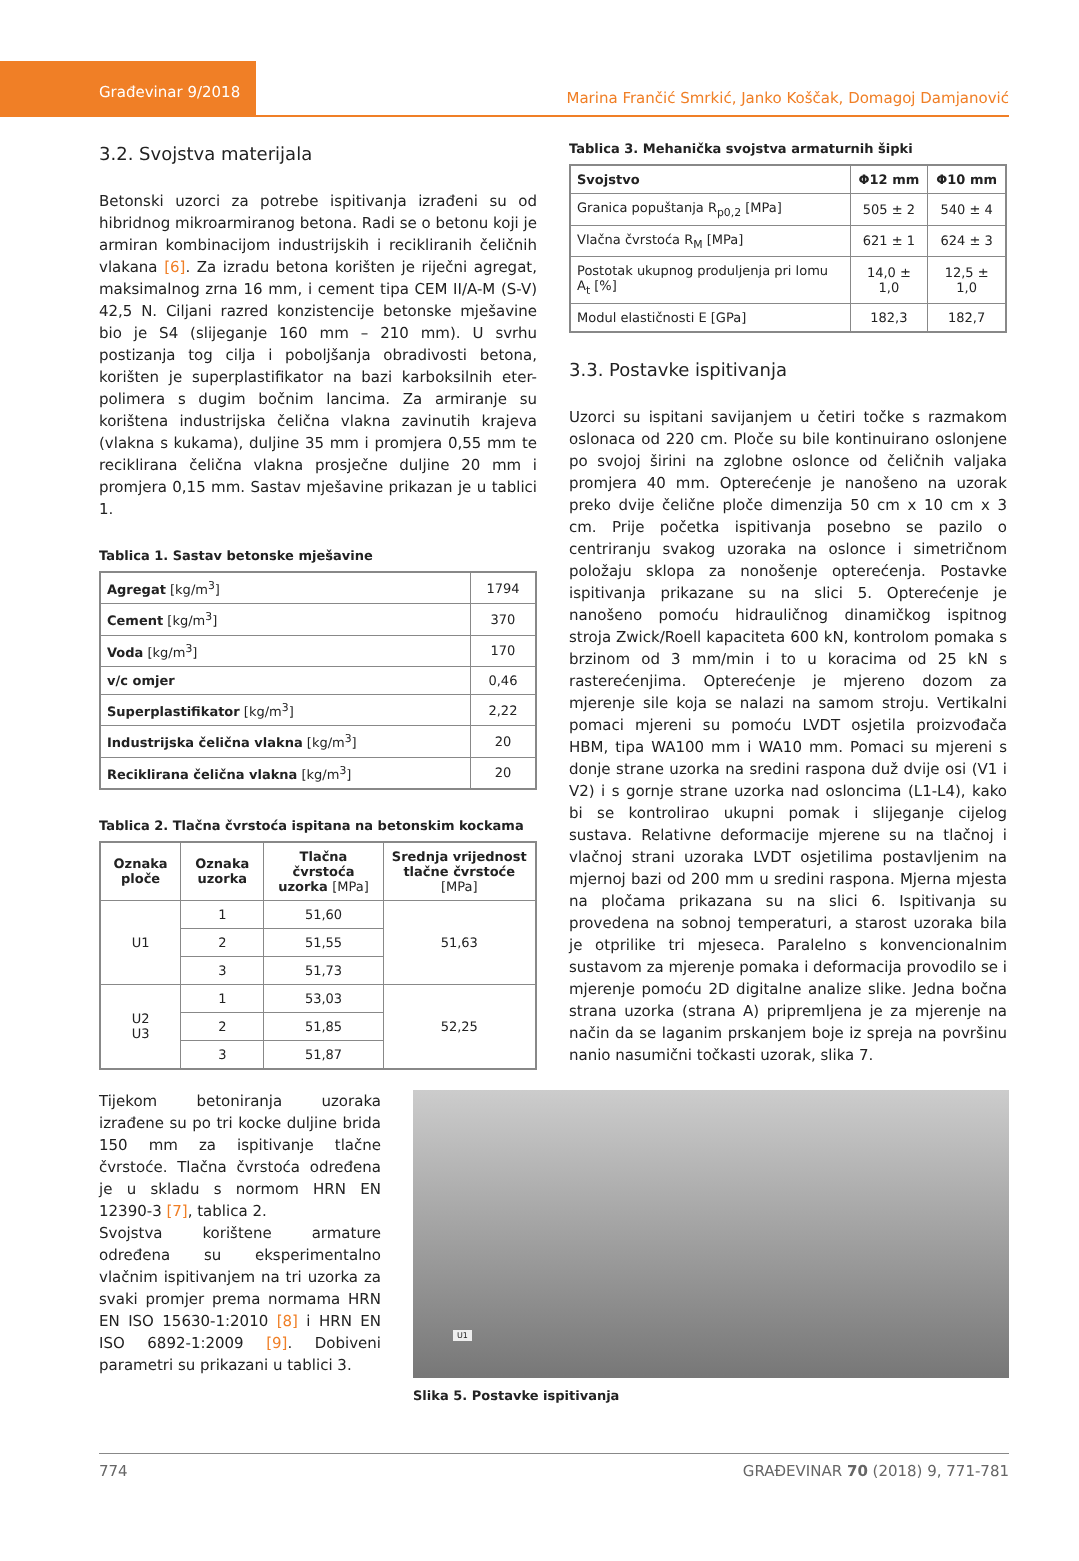Građevinar 9/2018
Marina Frančić Smrkić, Janko Koščak, Domagoj Damjanović
3.2. Svojstva materijala
Betonski uzorci za potrebe ispitivanja izrađeni su od hibridnog mikroarmiranog betona. Radi se o betonu koji je armiran kombinacijom industrijskih i recikliranih čeličnih vlakana [6]. Za izradu betona korišten je riječni agregat, maksimalnog zrna 16 mm, i cement tipa CEM II/A-M (S-V) 42,5 N. Ciljani razred konzistencije betonske mješavine bio je S4 (slijeganje 160 mm – 210 mm). U svrhu postizanja tog cilja i poboljšanja obradivosti betona, korišten je superplastifikator na bazi karboksilnih eter-polimera s dugim bočnim lancima. Za armiranje su korištena industrijska čelična vlakna zavinutih krajeva (vlakna s kukama), duljine 35 mm i promjera 0,55 mm te reciklirana čelična vlakna prosječne duljine 20 mm i promjera 0,15 mm. Sastav mješavine prikazan je u tablici 1.
Tablica 1. Sastav betonske mješavine
| Agregat [kg/m<sup>3</sup>] | 1794 |
| Cement [kg/m<sup>3</sup>] | 370 |
| Voda [kg/m<sup>3</sup>] | 170 |
| v/c omjer | 0,46 |
| Superplastifikator [kg/m<sup>3</sup>] | 2,22 |
| Industrijska čelična vlakna [kg/m<sup>3</sup>] | 20 |
| Reciklirana čelična vlakna [kg/m<sup>3</sup>] | 20 |
Tablica 2. Tlačna čvrstoća ispitana na betonskim kockama
| Oznaka ploče | Oznaka uzorka | Tlačna čvrstoća uzorka [MPa] | Srednja vrijednost tlačne čvrstoće [MPa] |
| --- | --- | --- | --- |
| U1 | 1 | 51,60 | 51,63 |
| | 2 | 51,55 | |
| | 3 | 51,73 | |
| U2 U3 | 1 | 53,03 | 52,25 |
| | 2 | 51,85 | |
| | 3 | 51,87 | |
Tablica 3. Mehanička svojstva armaturnih šipki
| Svojstvo | Φ12 mm | Φ10 mm |
| --- | --- | --- |
| Granica popuštanja R<sub>p0,2</sub> [MPa] | 505 ± 2 | 540 ± 4 |
| Vlačna čvrstoća R<sub>M</sub> [MPa] | 621 ± 1 | 624 ± 3 |
| Postotak ukupnog produljenja pri lomu A<sub>t</sub> [%] | 14,0 ± 1,0 | 12,5 ± 1,0 |
| Modul elastičnosti E [GPa] | 182,3 | 182,7 |
3.3. Postavke ispitivanja
Uzorci su ispitani savijanjem u četiri točke s razmakom oslonaca od 220 cm. Ploče su bile kontinuirano oslonjene po svojoj širini na zglobne oslonce od čeličnih valjaka promjera 40 mm. Opterećenje je nanošeno na uzorak preko dvije čelične ploče dimenzija 50 cm x 10 cm x 3 cm. Prije početka ispitivanja posebno se pazilo o centriranju svakog uzoraka na oslonce i simetričnom položaju sklopa za nonošenje opterećenja. Postavke ispitivanja prikazane su na slici 5. Opterećenje je nanošeno pomoću hidrauličnog dinamičkog ispitnog stroja Zwick/Roell kapaciteta 600 kN, kontrolom pomaka s brzinom od 3 mm/min i to u koracima od 25 kN s rasterećenjima. Opterećenje je mjereno dozom za mjerenje sile koja se nalazi na samom stroju. Vertikalni pomaci mjereni su pomoću LVDT osjetila proizvođača HBM, tipa WA100 mm i WA10 mm. Pomaci su mjereni s donje strane uzorka na sredini raspona duž dvije osi (V1 i V2) i s gornje strane uzorka nad osloncima (L1-L4), kako bi se kontrolirao ukupni pomak i slijeganje cijelog sustava. Relativne deformacije mjerene su na tlačnoj i vlačnoj strani uzoraka LVDT osjetilima postavljenim na mjernoj bazi od 200 mm u sredini raspona. Mjerna mjesta na pločama prikazana su na slici 6. Ispitivanja su provedena na sobnoj temperaturi, a starost uzoraka bila je otprilike tri mjeseca. Paralelno s konvencionalnim sustavom za mjerenje pomaka i deformacija provodilo se i mjerenje pomoću 2D digitalne analize slike. Jedna bočna strana uzorka (strana A) pripremljena je za mjerenje na način da se laganim prskanjem boje iz spreja na površinu nanio nasumični točkasti uzorak, slika 7.
Tijekom betoniranja uzoraka izrađene su po tri kocke duljine brida 150 mm za ispitivanje tlačne čvrstoće. Tlačna čvrstoća određena je u skladu s normom HRN EN 12390-3 [7], tablica 2.
Svojstva korištene armature određena su eksperimentalno vlačnim ispitivanjem na tri uzorka za svaki promjer prema normama HRN EN ISO 15630-1:2010 [8] i HRN EN ISO 6892-1:2009 [9]. Dobiveni parametri su prikazani u tablici 3.
U1
Slika 5. Postavke ispitivanja
774 GRAĐEVINAR 70 (2018) 9, 771-781